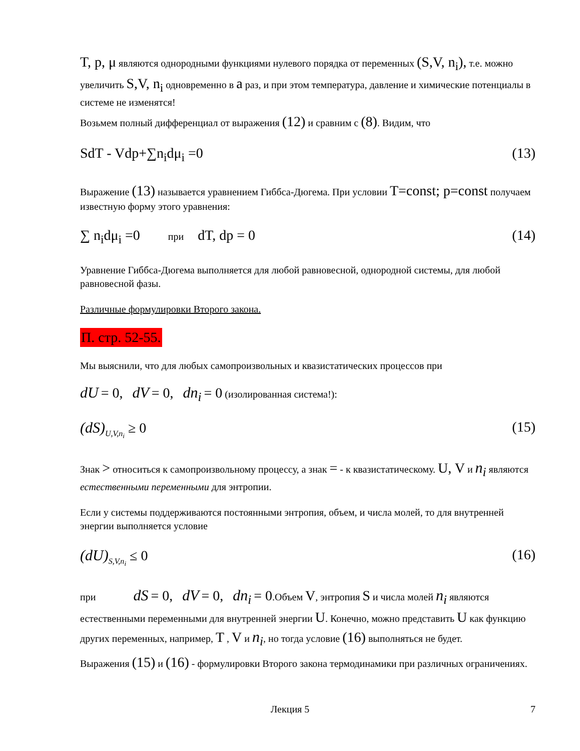T, p, μ являются однородными функциями нулевого порядка от переменных (S,V, n<sub>i</sub>), т.е. можно увеличить S,V, n<sub>i</sub> одновременно в a раз, и при этом температура, давление и химические потенциалы в системе не изменятся!
Возьмем полный дифференциал от выражения (12) и сравним с (8). Видим, что
SdT - Vdp+∑n<sub>i</sub>dμ<sub>i</sub> =0 (13)
Выражение (13) называется уравнением Гиббса-Дюгема. При условии T=const; p=const получаем известную форму этого уравнения:
∑ n<sub>i</sub>dμ<sub>i</sub> =0 при dT, dp = 0 (14)
Уравнение Гиббса-Дюгема выполняется для любой равновесной, однородной системы, для любой равновесной фазы.
Различные формулировки Второго закона.
П. стр. 52-55.
Мы выяснили, что для любых самопроизвольных и квазистатических процессов при
dU = 0, dV = 0, dn<sub>i</sub> = 0 (изолированная система!):
(dS)<sub>U,V,n<sub>i</sub></sub> ≥ 0 (15)
Знак > относиться к самопроизвольному процессу, а знак = - к квазистатическому. U, V и n<sub>i</sub> являются естественными переменными для энтропии.
Если у системы поддерживаются постоянными энтропия, объем, и числа молей, то для внутренней энергии выполняется условие
(dU)<sub>S,V,n<sub>i</sub></sub> ≤ 0 (16)
при dS = 0, dV = 0, dn<sub>i</sub> = 0.Объем V, энтропия S и числа молей n<sub>i</sub> являются естественными переменными для внутренней энергии U. Конечно, можно представить U как функцию других переменных, например, T , V и n<sub>i</sub>, но тогда условие (16) выполняться не будет.
Выражения (15) и (16) - формулировки Второго закона термодинамики при различных ограничениях.
Лекция 5 7